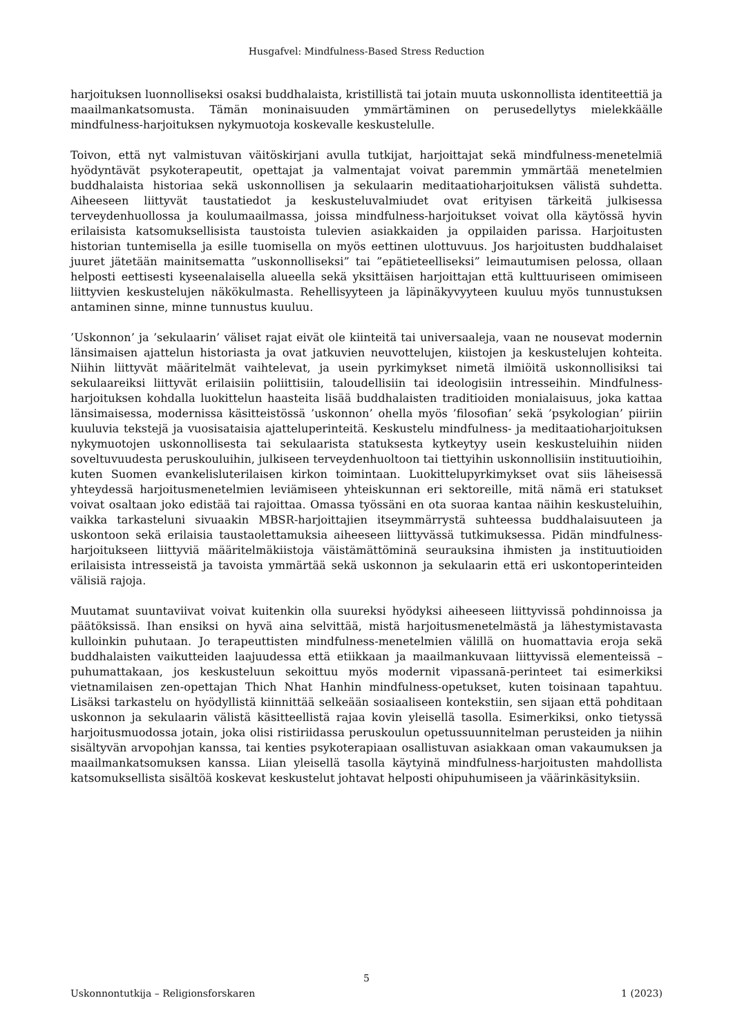Husgafvel: Mindfulness-Based Stress Reduction
harjoituksen luonnolliseksi osaksi buddhalaista, kristillistä tai jotain muuta uskonnollista identiteettiä ja maailmankatsomusta. Tämän moninaisuuden ymmärtäminen on perusedellytys mielekkäälle mindfulness-harjoituksen nykymuotoja koskevalle keskustelulle.
Toivon, että nyt valmistuvan väitöskirjani avulla tutkijat, harjoittajat sekä mindfulness-menetelmiä hyödyntävät psykoterapeutit, opettajat ja valmentajat voivat paremmin ymmärtää menetelmien buddhalaista historiaa sekä uskonnollisen ja sekulaarin meditaatioharjoituksen välistä suhdetta. Aiheeseen liittyvät taustatiedot ja keskusteluvalmiudet ovat erityisen tärkeitä julkisessa terveydenhuollossa ja koulumaailmassa, joissa mindfulness-harjoitukset voivat olla käytössä hyvin erilaisista katsomuksellisista taustoista tulevien asiakkaiden ja oppilaiden parissa. Harjoitusten historian tuntemisella ja esille tuomisella on myös eettinen ulottuvuus. Jos harjoitusten buddhalaiset juuret jätetään mainitsematta ”uskonnolliseksi” tai ”epätieteelliseksi” leimautumisen pelossa, ollaan helposti eettisesti kyseenalaisella alueella sekä yksittäisen harjoittajan että kulttuuriseen omimiseen liittyvien keskustelujen näkökulmasta. Rehellisyyteen ja läpinäkyvyyteen kuuluu myös tunnustuksen antaminen sinne, minne tunnustus kuuluu.
’Uskonnon’ ja ’sekulaarin’ väliset rajat eivät ole kiinteitä tai universaaleja, vaan ne nousevat modernin länsimaisen ajattelun historiasta ja ovat jatkuvien neuvottelujen, kiistojen ja keskustelujen kohteita. Niihin liittyvät määritelmät vaihtelevat, ja usein pyrkimykset nimetä ilmiöitä uskonnollisiksi tai sekulaareiksi liittyvät erilaisiin poliittisiin, taloudellisiin tai ideologisiin intresseihin. Mindfulness-harjoituksen kohdalla luokittelun haasteita lisää buddhalaisten traditioiden monialaisuus, joka kattaa länsimaisessa, modernissa käsitteistössä ’uskonnon’ ohella myös ’filosofian’ sekä ’psykologian’ piiriin kuuluvia tekstejä ja vuosisataisia ajatteluperinteitä. Keskustelu mindfulness- ja meditaatioharjoituksen nykymuotojen uskonnollisesta tai sekulaarista statuksesta kytkeytyy usein keskusteluihin niiden soveltuvuudesta peruskouluihin, julkiseen terveydenhuoltoon tai tiettyihin uskonnollisiin instituutioihin, kuten Suomen evankelisluterilaisen kirkon toimintaan. Luokittelupyrkimykset ovat siis läheisessä yhteydessä harjoitusmenetelmien leviämiseen yhteiskunnan eri sektoreille, mitä nämä eri statukset voivat osaltaan joko edistää tai rajoittaa. Omassa työssäni en ota suoraa kantaa näihin keskusteluihin, vaikka tarkasteluni sivuaakin MBSR-harjoittajien itseymmärrystä suhteessa buddhalaisuuteen ja uskontoon sekä erilaisia taustaolettamuksia aiheeseen liittyvässä tutkimuksessa. Pidän mindfulness-harjoitukseen liittyviä määritelmäkiistoja väistämättöminä seurauksina ihmisten ja instituutioiden erilaisista intresseistä ja tavoista ymmärtää sekä uskonnon ja sekulaarin että eri uskontoperinteiden välisiä rajoja.
Muutamat suuntaviivat voivat kuitenkin olla suureksi hyödyksi aiheeseen liittyvissä pohdinnoissa ja päätöksissä. Ihan ensiksi on hyvä aina selvittää, mistä harjoitusmenetelmästä ja lähestymistavasta kulloinkin puhutaan. Jo terapeuttisten mindfulness-menetelmien välillä on huomattavia eroja sekä buddhalaisten vaikutteiden laajuudessa että etiikkaan ja maailmankuvaan liittyvissä elementeissä – puhumattakaan, jos keskusteluun sekoittuu myös modernit vipassanā-perinteet tai esimerkiksi vietnamilaisen zen-opettajan Thich Nhat Hanhin mindfulness-opetukset, kuten toisinaan tapahtuu. Lisäksi tarkastelu on hyödyllistä kiinnittää selkeään sosiaaliseen kontekstiin, sen sijaan että pohditaan uskonnon ja sekulaarin välistä käsitteellistä rajaa kovin yleisellä tasolla. Esimerkiksi, onko tietyssä harjoitusmuodossa jotain, joka olisi ristiriidassa peruskoulun opetussuunnitelman perusteiden ja niihin sisältyvän arvopohjan kanssa, tai kenties psykoterapiaan osallistuvan asiakkaan oman vakaumuksen ja maailmankatsomuksen kanssa. Liian yleisellä tasolla käytyinä mindfulness-harjoitusten mahdollista katsomuksellista sisältöä koskevat keskustelut johtavat helposti ohipuhumiseen ja väärinkäsityksiin.
5
Uskonnontutkija – Religionsforskaren 1 (2023)